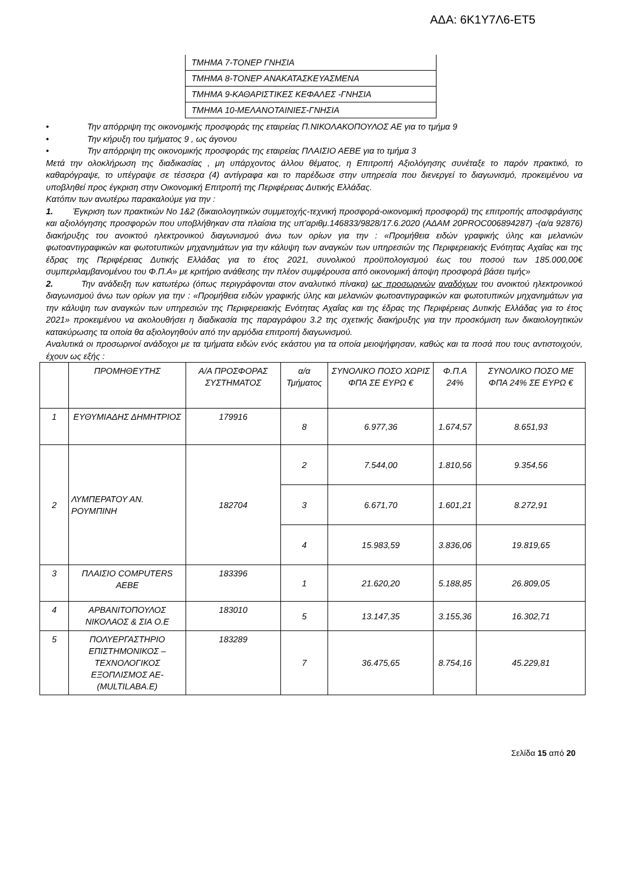ΑΔΑ: 6Κ1Υ7Λ6-ΕΤ5
| ΤΜΗΜΑ 7-ΤΟΝΕΡ ΓΝΗΣΙΑ |
| ΤΜΗΜΑ 8-ΤΟΝΕΡ ΑΝΑΚΑΤΑΣΚΕΥΑΣΜΕΝΑ |
| ΤΜΗΜΑ 9-ΚΑΘΑΡΙΣΤΙΚΕΣ ΚΕΦΑΛΕΣ -ΓΝΗΣΙΑ |
| ΤΜΗΜΑ 10-ΜΕΛΑΝΟΤΑΙΝΙΕΣ-ΓΝΗΣΙΑ |
• Την απόρριψη της οικονομικής προσφοράς της εταιρείας Π.ΝΙΚΟΛΑΚΟΠΟΥΛΟΣ ΑΕ για το τμήμα 9
• Την κήρυξη του τμήματος 9 , ως άγονου
• Την απόρριψη της οικονομικής προσφοράς της εταιρείας ΠΛΑΙΣΙΟ ΑΕΒΕ για το τμήμα 3
Μετά την ολοκλήρωση της διαδικασίας , μη υπάρχοντος άλλου θέματος, η Επιτροπή Αξιολόγησης συνέταξε το παρόν πρακτικό, το καθαρόγραψε, το υπέγραψε σε τέσσερα (4) αντίγραφα και το παρέδωσε στην υπηρεσία που διενεργεί το διαγωνισμό, προκειμένου να υποβληθεί προς έγκριση στην Οικονομική Επιτροπή της Περιφέρειας Δυτικής Ελλάδας.
Κατόπιν των ανωτέρω παρακαλούμε για την :
1. Έγκριση των πρακτικών Νο 1&2 (δικαιολογητικών συμμετοχής-τεχνική προσφορά-οικονομική προσφορά) της επιτροπής αποσφράγισης και αξιολόγησης προσφορών που υποβλήθηκαν στα πλαίσια της υπ’αριθμ.146833/9828/17.6.2020 (ΑΔΑΜ 20PROC006894287) -(α/α 92876) διακήρυξης του ανοικτού ηλεκτρονικού διαγωνισμού άνω των ορίων για την : «Προμήθεια ειδών γραφικής ύλης και μελανιών φωτοαντιγραφικών και φωτοτυπικών μηχανημάτων για την κάλυψη των αναγκών των υπηρεσιών της Περιφερειακής Ενότητας Αχαΐας και της έδρας της Περιφέρειας Δυτικής Ελλάδας για το έτος 2021, συνολικού προϋπολογισμού έως του ποσού των 185.000,00€ συμπεριλαμβανομένου του Φ.Π.Α» με κριτήριο ανάθεσης την πλέον συμφέρουσα από οικονομική άποψη προσφορά βάσει τιμής»
2. Την ανάδειξη των κατωτέρω (όπως περιγράφονται στον αναλυτικό πίνακα) ως προσωρινών αναδόχων του ανοικτού ηλεκτρονικού διαγωνισμού άνω των ορίων για την : «Προμήθεια ειδών γραφικής ύλης και μελανιών φωτοαντιγραφικών και φωτοτυπικών μηχανημάτων για την κάλυψη των αναγκών των υπηρεσιών της Περιφερειακής Ενότητας Αχαΐας και της έδρας της Περιφέρειας Δυτικής Ελλάδας για το έτος 2021» προκειμένου να ακολουθήσει η διαδικασία της παραγράφου 3.2 της σχετικής διακήρυξης για την προσκόμιση των δικαιολογητικών κατακύρωσης τα οποία θα αξιολογηθούν από την αρμόδια επιτροπή διαγωνισμού.
Αναλυτικά οι προσωρινοί ανάδοχοι με τα τμήματα ειδών ενός εκάστου για τα οποία μειοψήφησαν, καθώς και τα ποσά που τους αντιστοιχούν, έχουν ως εξής :
| | ΠΡΟΜΗΘΕΥΤΗΣ | Α/Α ΠΡΟΣΦΟΡΑΣ ΣΥΣΤΗΜΑΤΟΣ | α/α Τμήματος | ΣΥΝΟΛΙΚΟ ΠΟΣΟ ΧΩΡΙΣ ΦΠΑ ΣΕ ΕΥΡΩ € | Φ.Π.Α 24% | ΣΥΝΟΛΙΚΟ ΠΟΣΟ ΜΕ ΦΠΑ 24% ΣΕ ΕΥΡΩ € |
| 1 | ΕΥΘΥΜΙΑΔΗΣ ΔΗΜΗΤΡΙΟΣ | 179916 | 8 | 6.977,36 | 1.674,57 | 8.651,93 |
| 2 | ΛΥΜΠΕΡΑΤΟΥ ΑΝ. ΡΟΥΜΠΙΝΗ | 182704 | 2 | 7.544,00 | 1.810,56 | 9.354,56 |
| | | | 3 | 6.671,70 | 1.601,21 | 8.272,91 |
| | | | 4 | 15.983,59 | 3.836,06 | 19.819,65 |
| 3 | ΠΛΑΙΣΙΟ COMPUTERS ΑΕΒΕ | 183396 | 1 | 21.620,20 | 5.188,85 | 26.809,05 |
| 4 | ΑΡΒΑΝΙΤΟΠΟΥΛΟΣ ΝΙΚΟΛΑΟΣ & ΣΙΑ Ο.Ε | 183010 | 5 | 13.147,35 | 3.155,36 | 16.302,71 |
| 5 | ΠΟΛΥΕΡΓΑΣΤΗΡΙΟ ΕΠΙΣΤΗΜΟΝΙΚΟΣ – ΤΕΧΝΟΛΟΓΙΚΟΣ ΕΞΟΠΛΙΣΜΟΣ ΑΕ-(MULTILABA.E) | 183289 | 7 | 36.475,65 | 8.754,16 | 45.229,81 |
Σελίδα 15 από 20